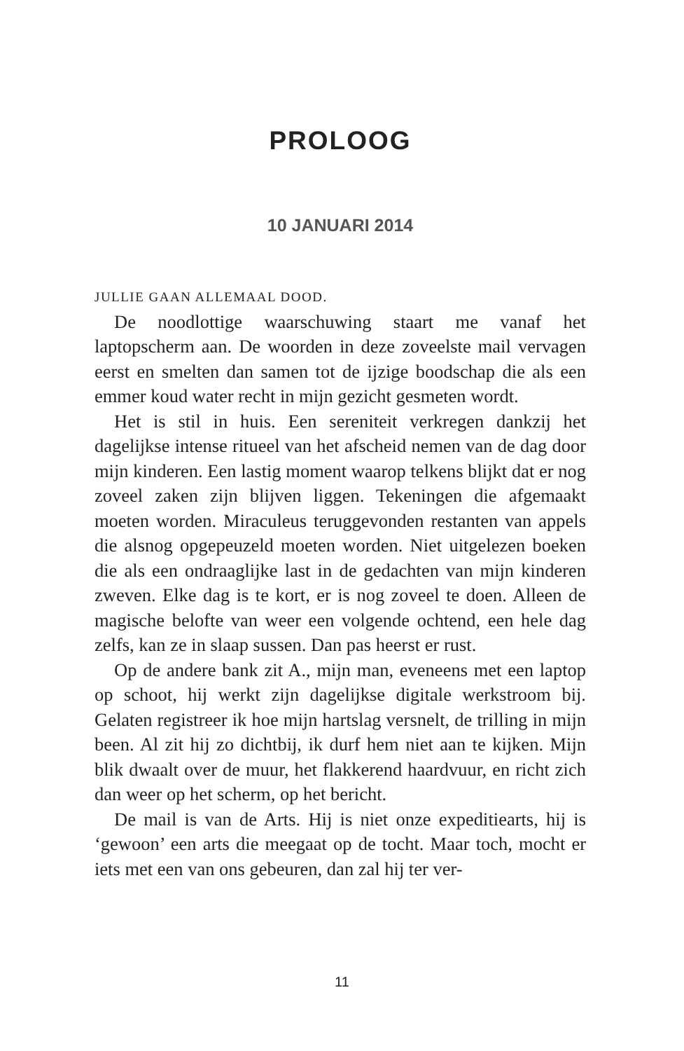PROLOOG
10 JANUARI 2014
JULLIE GAAN ALLEMAAL DOOD.
De noodlottige waarschuwing staart me vanaf het laptopscherm aan. De woorden in deze zoveelste mail vervagen eerst en smelten dan samen tot de ijzige boodschap die als een emmer koud water recht in mijn gezicht gesmeten wordt.
Het is stil in huis. Een sereniteit verkregen dankzij het dagelijkse intense ritueel van het afscheid nemen van de dag door mijn kinderen. Een lastig moment waarop telkens blijkt dat er nog zoveel zaken zijn blijven liggen. Tekeningen die afgemaakt moeten worden. Miraculeus teruggevonden restanten van appels die alsnog opgepeuzeld moeten worden. Niet uitgelezen boeken die als een ondraaglijke last in de gedachten van mijn kinderen zweven. Elke dag is te kort, er is nog zoveel te doen. Alleen de magische belofte van weer een volgende ochtend, een hele dag zelfs, kan ze in slaap sussen. Dan pas heerst er rust.
Op de andere bank zit A., mijn man, eveneens met een laptop op schoot, hij werkt zijn dagelijkse digitale werkstroom bij. Gelaten registreer ik hoe mijn hartslag versnelt, de trilling in mijn been. Al zit hij zo dichtbij, ik durf hem niet aan te kijken. Mijn blik dwaalt over de muur, het flakkerend haardvuur, en richt zich dan weer op het scherm, op het bericht.
De mail is van de Arts. Hij is niet onze expeditiearts, hij is ‘gewoon’ een arts die meegaat op de tocht. Maar toch, mocht er iets met een van ons gebeuren, dan zal hij ter ver-
11